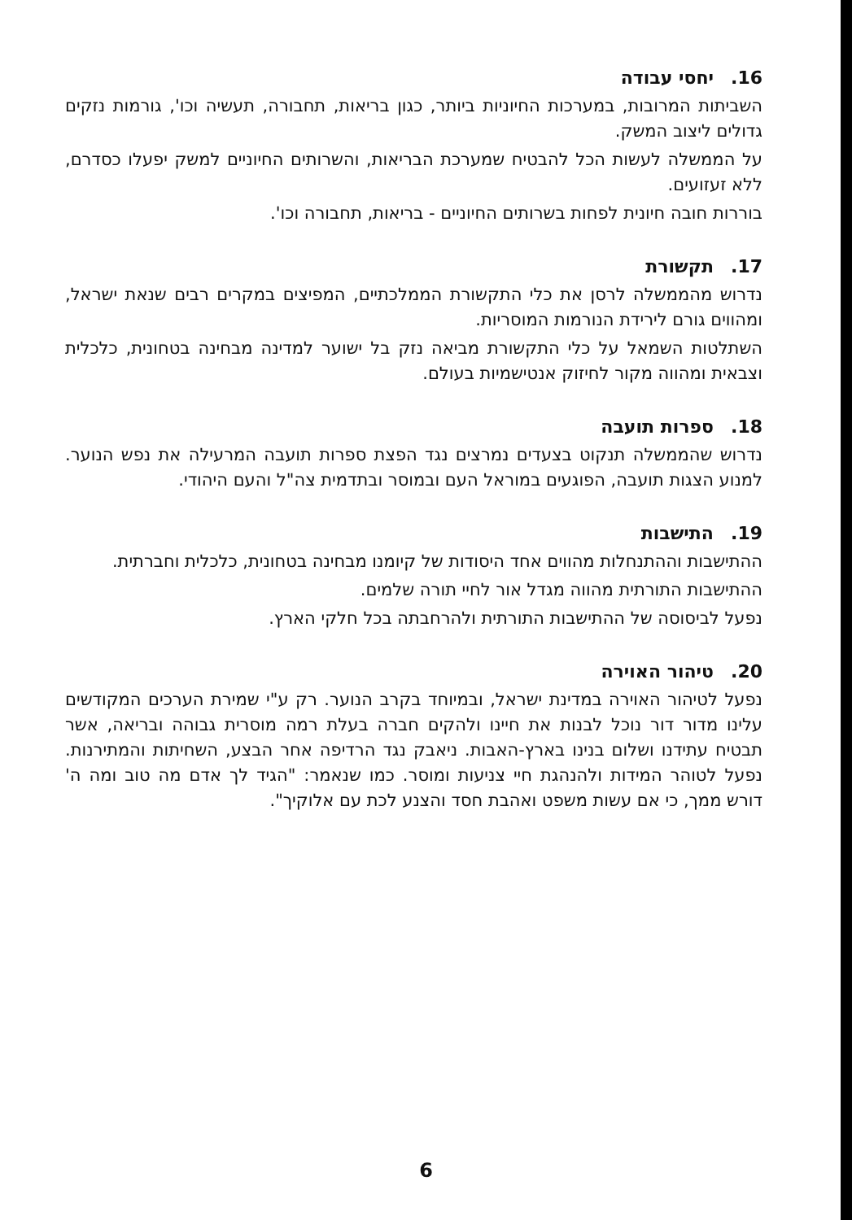16. יחסי עבודה
השביתות המרובות, במערכות החיוניות ביותר, כגון בריאות, תחבורה, תעשיה וכו', גורמות נזקים גדולים ליצוב המשק.
על הממשלה לעשות הכל להבטיח שמערכת הבריאות, והשרותים החיוניים למשק יפעלו כסדרם, ללא זעזועים.
בוררות חובה חיונית לפחות בשרותים החיוניים - בריאות, תחבורה וכו'.
17. תקשורת
נדרוש מהממשלה לרסן את כלי התקשורת הממלכתיים, המפיצים במקרים רבים שנאת ישראל, ומהווים גורם לירידת הנורמות המוסריות.
השתלטות השמאל על כלי התקשורת מביאה נזק בל ישוער למדינה מבחינה בטחונית, כלכלית וצבאית ומהווה מקור לחיזוק אנטישמיות בעולם.
18. ספרות תועבה
נדרוש שהממשלה תנקוט בצעדים נמרצים נגד הפצת ספרות תועבה המרעילה את נפש הנוער. למנוע הצגות תועבה, הפוגעים במוראל העם ובמוסר ובתדמית צה"ל והעם היהודי.
19. התישבות
ההתישבות וההתנחלות מהווים אחד היסודות של קיומנו מבחינה בטחונית, כלכלית וחברתית.
ההתישבות התורתית מהווה מגדל אור לחיי תורה שלמים.
נפעל לביסוסה של ההתישבות התורתית ולהרחבתה בכל חלקי הארץ.
20. טיהור האוירה
נפעל לטיהור האוירה במדינת ישראל, ובמיוחד בקרב הנוער. רק ע"י שמירת הערכים המקודשים עלינו מדור דור נוכל לבנות את חיינו ולהקים חברה בעלת רמה מוסרית גבוהה ובריאה, אשר תבטיח עתידנו ושלום בנינו בארץ-האבות. ניאבק נגד הרדיפה אחר הבצע, השחיתות והמתירנות. נפעל לטוהר המידות ולהנהגת חיי צניעות ומוסר. כמו שנאמר: "הגיד לך אדם מה טוב ומה ה' דורש ממך, כי אם עשות משפט ואהבת חסד והצנע לכת עם אלוקיך".
6